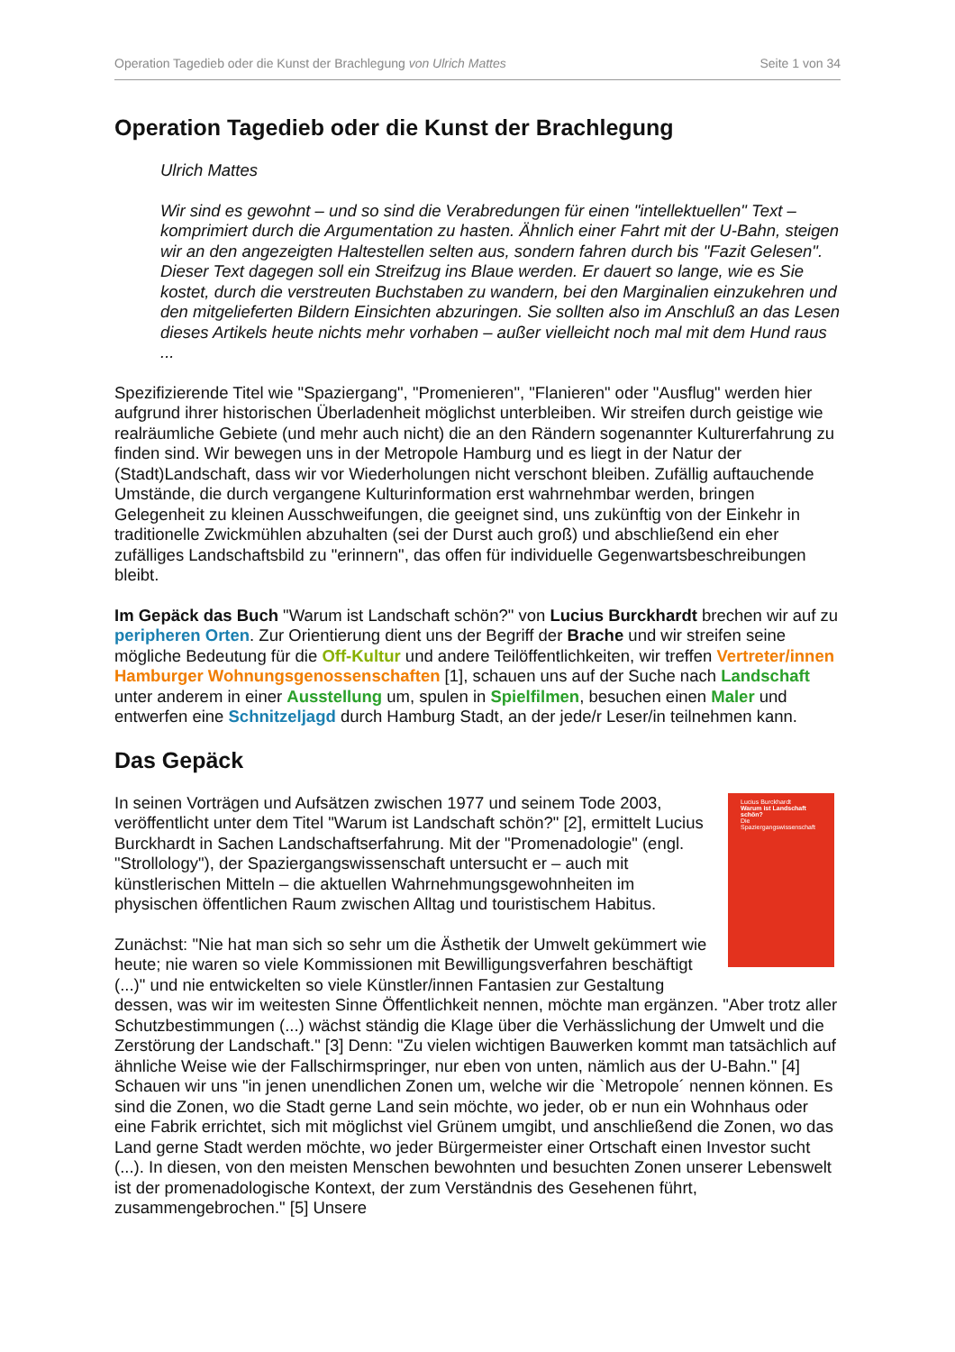Operation Tagedieb oder die Kunst der Brachlegung von Ulrich Mattes Seite 1 von 34
Operation Tagedieb oder die Kunst der Brachlegung
Ulrich Mattes
Wir sind es gewohnt – und so sind die Verabredungen für einen "intellektuellen" Text – komprimiert durch die Argumentation zu hasten. Ähnlich einer Fahrt mit der U-Bahn, steigen wir an den angezeigten Haltestellen selten aus, sondern fahren durch bis "Fazit Gelesen". Dieser Text dagegen soll ein Streifzug ins Blaue werden. Er dauert so lange, wie es Sie kostet, durch die verstreuten Buchstaben zu wandern, bei den Marginalien einzukehren und den mitgelieferten Bildern Einsichten abzuringen. Sie sollten also im Anschluß an das Lesen dieses Artikels heute nichts mehr vorhaben – außer vielleicht noch mal mit dem Hund raus ...
Spezifizierende Titel wie "Spaziergang", "Promenieren", "Flanieren" oder "Ausflug" werden hier aufgrund ihrer historischen Überladenheit möglichst unterbleiben. Wir streifen durch geistige wie realräumliche Gebiete (und mehr auch nicht) die an den Rändern sogenannter Kulturerfahrung zu finden sind. Wir bewegen uns in der Metropole Hamburg und es liegt in der Natur der (Stadt)Landschaft, dass wir vor Wiederholungen nicht verschont bleiben. Zufällig auftauchende Umstände, die durch vergangene Kulturinformation erst wahrnehmbar werden, bringen Gelegenheit zu kleinen Ausschweifungen, die geeignet sind, uns zukünftig von der Einkehr in traditionelle Zwickmühlen abzuhalten (sei der Durst auch groß) und abschließend ein eher zufälliges Landschaftsbild zu "erinnern", das offen für individuelle Gegenwartsbeschreibungen bleibt.
Im Gepäck das Buch "Warum ist Landschaft schön?" von Lucius Burckhardt brechen wir auf zu peripheren Orten. Zur Orientierung dient uns der Begriff der Brache und wir streifen seine mögliche Bedeutung für die Off-Kultur und andere Teilöffentlichkeiten, wir treffen Vertreter/innen Hamburger Wohnungsgenossenschaften [1], schauen uns auf der Suche nach Landschaft unter anderem in einer Ausstellung um, spulen in Spielfilmen, besuchen einen Maler und entwerfen eine Schnitzeljagd durch Hamburg Stadt, an der jede/r Leser/in teilnehmen kann.
Das Gepäck
Lucius Burckhardt
Warum ist Landschaft schön?
Die Spaziergangswissenschaft
In seinen Vorträgen und Aufsätzen zwischen 1977 und seinem Tode 2003, veröffentlicht unter dem Titel "Warum ist Landschaft schön?" [2], ermittelt Lucius Burckhardt in Sachen Landschaftserfahrung. Mit der "Promenadologie" (engl. "Strollology"), der Spaziergangswissenschaft untersucht er – auch mit künstlerischen Mitteln – die aktuellen Wahrnehmungsgewohnheiten im physischen öffentlichen Raum zwischen Alltag und touristischem Habitus.
Zunächst: "Nie hat man sich so sehr um die Ästhetik der Umwelt gekümmert wie heute; nie waren so viele Kommissionen mit Bewilligungsverfahren beschäftigt (...)" und nie entwickelten so viele Künstler/innen Fantasien zur Gestaltung dessen, was wir im weitesten Sinne Öffentlichkeit nennen, möchte man ergänzen. "Aber trotz aller Schutzbestimmungen (...) wächst ständig die Klage über die Verhässlichung der Umwelt und die Zerstörung der Landschaft." [3] Denn: "Zu vielen wichtigen Bauwerken kommt man tatsächlich auf ähnliche Weise wie der Fallschirmspringer, nur eben von unten, nämlich aus der U-Bahn." [4] Schauen wir uns "in jenen unendlichen Zonen um, welche wir die `Metropole´ nennen können. Es sind die Zonen, wo die Stadt gerne Land sein möchte, wo jeder, ob er nun ein Wohnhaus oder eine Fabrik errichtet, sich mit möglichst viel Grünem umgibt, und anschließend die Zonen, wo das Land gerne Stadt werden möchte, wo jeder Bürgermeister einer Ortschaft einen Investor sucht (...). In diesen, von den meisten Menschen bewohnten und besuchten Zonen unserer Lebenswelt ist der promenadologische Kontext, der zum Verständnis des Gesehenen führt, zusammengebrochen." [5] Unsere